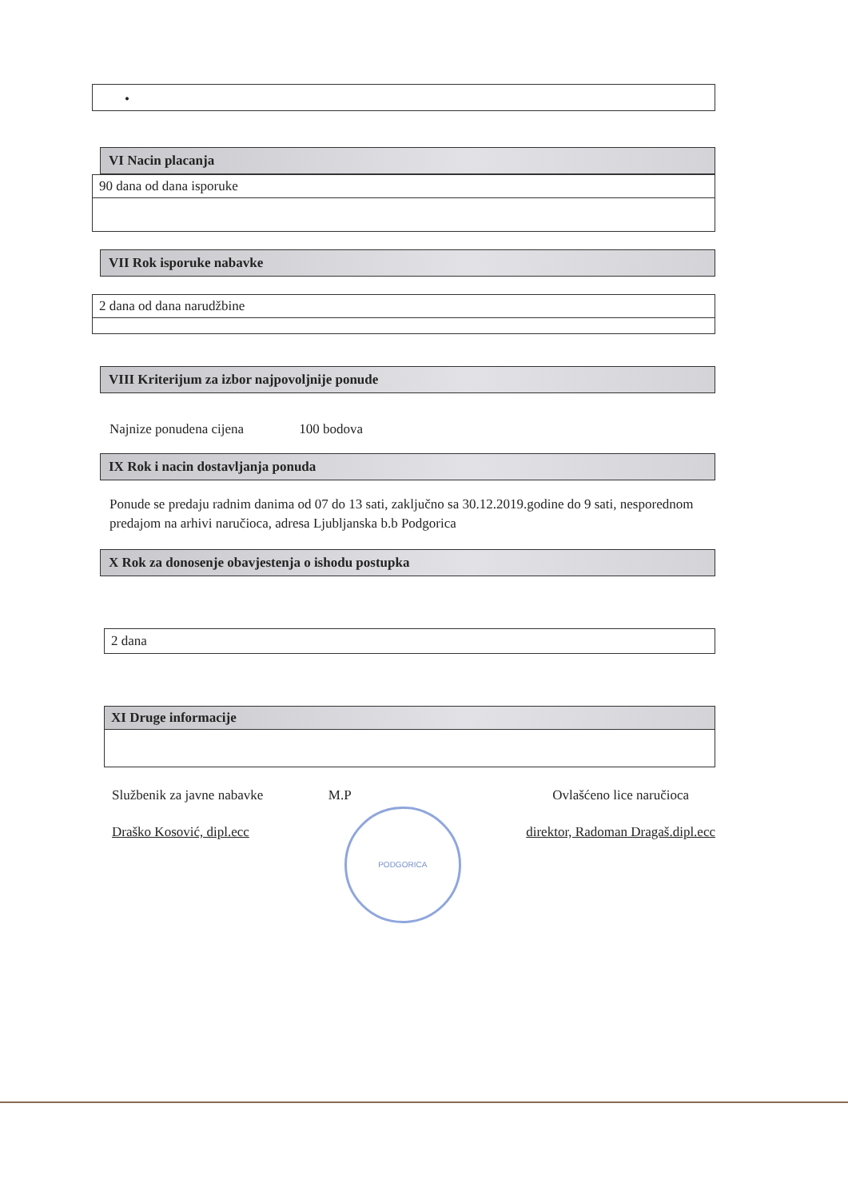•
VI Nacin placanja
90 dana od dana isporuke
VII Rok isporuke nabavke
2 dana od dana narudžbine
VIII Kriterijum za izbor najpovoljnije ponude
Najnize ponudena cijena 100 bodova
IX Rok i nacin dostavljanja ponuda
Ponude se predaju radnim danima od 07 do 13 sati, zaključno sa 30.12.2019.godine do 9 sati, nesporednom predajom na arhivi naručioca, adresa Ljubljanska b.b Podgorica
X Rok za donosenje obavjestenja o ishodu postupka
2 dana
XI Druge informacije
Službenik za javne nabavke
Draško Kosović, dipl.ecc
M.P
PODGORICA
Ovlašćeno lice naručioca
direktor, Radoman Dragaš.dipl.ecc